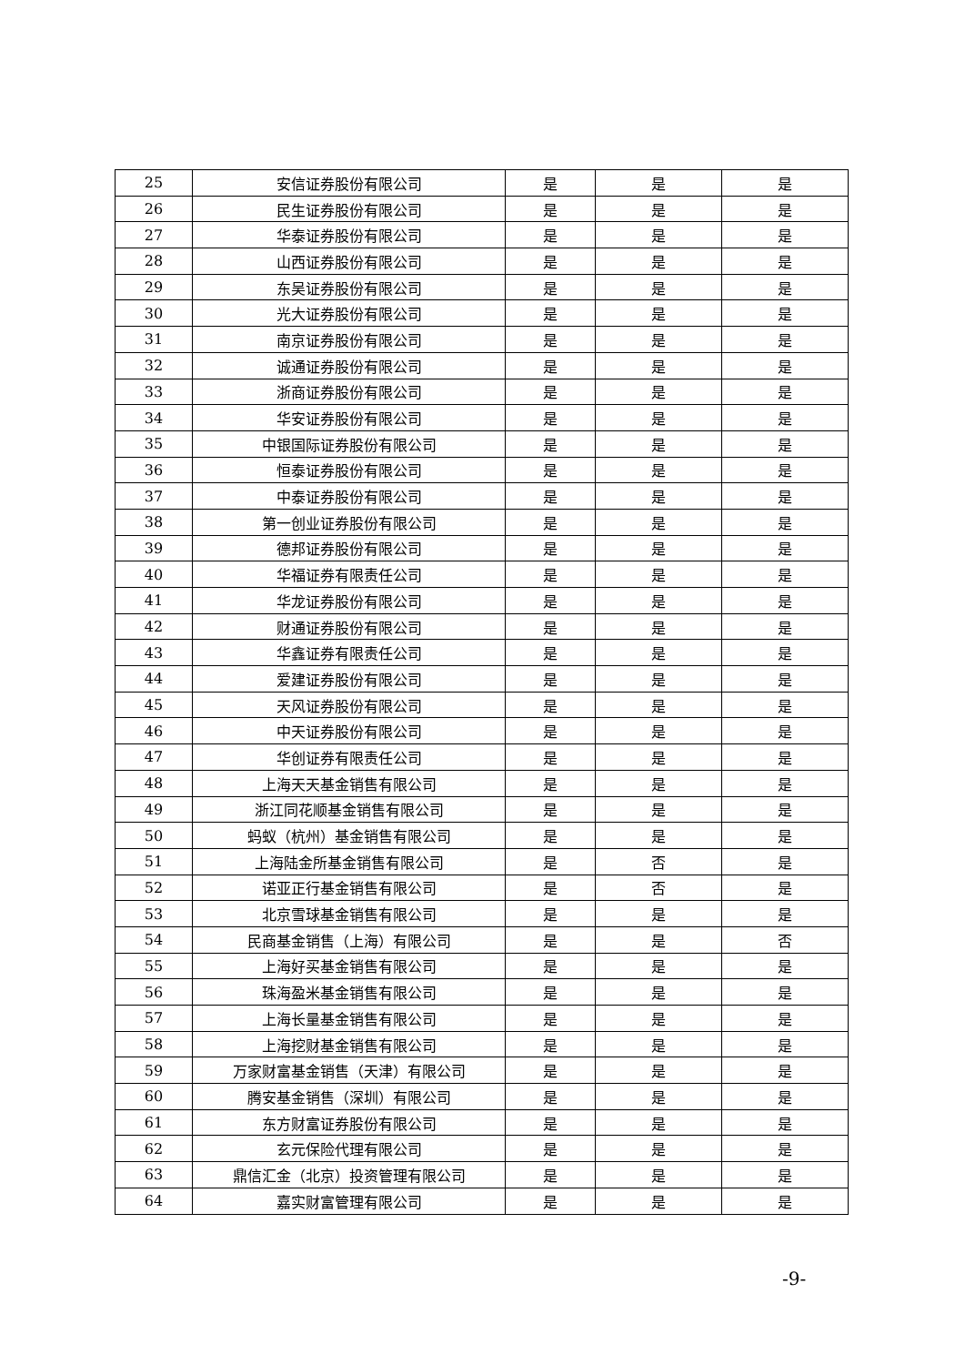| 25 | 安信证券股份有限公司 | 是 | 是 | 是 |
| 26 | 民生证券股份有限公司 | 是 | 是 | 是 |
| 27 | 华泰证券股份有限公司 | 是 | 是 | 是 |
| 28 | 山西证券股份有限公司 | 是 | 是 | 是 |
| 29 | 东吴证券股份有限公司 | 是 | 是 | 是 |
| 30 | 光大证券股份有限公司 | 是 | 是 | 是 |
| 31 | 南京证券股份有限公司 | 是 | 是 | 是 |
| 32 | 诚通证券股份有限公司 | 是 | 是 | 是 |
| 33 | 浙商证券股份有限公司 | 是 | 是 | 是 |
| 34 | 华安证券股份有限公司 | 是 | 是 | 是 |
| 35 | 中银国际证券股份有限公司 | 是 | 是 | 是 |
| 36 | 恒泰证券股份有限公司 | 是 | 是 | 是 |
| 37 | 中泰证券股份有限公司 | 是 | 是 | 是 |
| 38 | 第一创业证券股份有限公司 | 是 | 是 | 是 |
| 39 | 德邦证券股份有限公司 | 是 | 是 | 是 |
| 40 | 华福证券有限责任公司 | 是 | 是 | 是 |
| 41 | 华龙证券股份有限公司 | 是 | 是 | 是 |
| 42 | 财通证券股份有限公司 | 是 | 是 | 是 |
| 43 | 华鑫证券有限责任公司 | 是 | 是 | 是 |
| 44 | 爱建证券股份有限公司 | 是 | 是 | 是 |
| 45 | 天风证券股份有限公司 | 是 | 是 | 是 |
| 46 | 中天证券股份有限公司 | 是 | 是 | 是 |
| 47 | 华创证券有限责任公司 | 是 | 是 | 是 |
| 48 | 上海天天基金销售有限公司 | 是 | 是 | 是 |
| 49 | 浙江同花顺基金销售有限公司 | 是 | 是 | 是 |
| 50 | 蚂蚁（杭州）基金销售有限公司 | 是 | 是 | 是 |
| 51 | 上海陆金所基金销售有限公司 | 是 | 否 | 是 |
| 52 | 诺亚正行基金销售有限公司 | 是 | 否 | 是 |
| 53 | 北京雪球基金销售有限公司 | 是 | 是 | 是 |
| 54 | 民商基金销售（上海）有限公司 | 是 | 是 | 否 |
| 55 | 上海好买基金销售有限公司 | 是 | 是 | 是 |
| 56 | 珠海盈米基金销售有限公司 | 是 | 是 | 是 |
| 57 | 上海长量基金销售有限公司 | 是 | 是 | 是 |
| 58 | 上海挖财基金销售有限公司 | 是 | 是 | 是 |
| 59 | 万家财富基金销售（天津）有限公司 | 是 | 是 | 是 |
| 60 | 腾安基金销售（深圳）有限公司 | 是 | 是 | 是 |
| 61 | 东方财富证券股份有限公司 | 是 | 是 | 是 |
| 62 | 玄元保险代理有限公司 | 是 | 是 | 是 |
| 63 | 鼎信汇金（北京）投资管理有限公司 | 是 | 是 | 是 |
| 64 | 嘉实财富管理有限公司 | 是 | 是 | 是 |
-9-